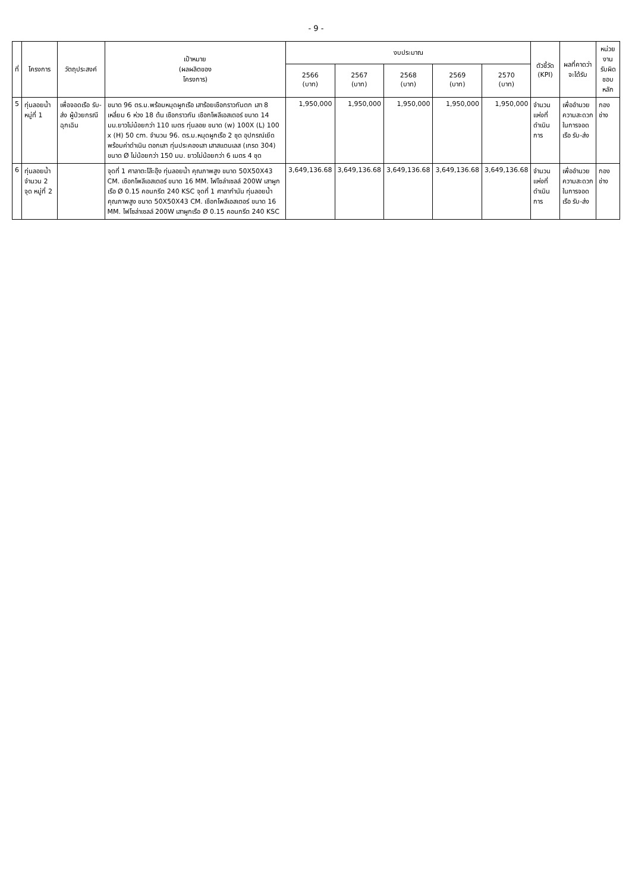- 9 -
| ที่ | โครงการ | วัตถุประสงค์ | เป้าหมาย (ผลผลิตของ โครงการ) | งบประมาณ | | | | | ตัวชี้วัด (KPI) | ผลที่คาดว่า จะได้รับ | หน่วยงาน รับผิดชอบหลัก |
| --- | --- | --- | --- | --- | --- | --- | --- | --- | --- | --- | --- |
| | | | | 2566 (บาท) | 2567 (บาท) | 2568 (บาท) | 2569 (บาท) | 2570 (บาท) | | | |
| 5 | ทุ่นลอยน้ำ หมู่ที่ 1 | เพื่อจอดเรือ รับ-ส่ง ผู้ป่วยกรณีฉุกเฉิน | ขนาด 96 ตร.ม.พร้อมหมุดผูกเรือ เสาร้อยเชือกราวกันตก เสา 8 เหลี่ยม 6 ห่วง 18 ต้น เชือกราวกัน เชือกโพลีเอสเตอร์ ขนาด 14 มม.ยาวไม่น้อยกว่า 110 เมตร ทุ่นลอย ขนาด (w) 100X (L) 100 x (H) 50 cm. จำนวน 96. ตร.ม.หมุดผูกเรือ 2 ชุด อุปกรณ์เยึดพร้อมค่าดำเนิน ตอกเสา ทุ่นประคองเสา เสาสแตนเลส (เกรด 304) ขนาด Ø ไม่น้อยกว่า 150 มม. ยาวไม่น้อยกว่า 6 เมตร 4 ชุด | 1,950,000 | 1,950,000 | 1,950,000 | 1,950,000 | 1,950,000 | จำนวนแห่งที่ดำเนินการ | เพื่ออำนวยความสะดวกในการจอดเรือ รับ-ส่ง | กองช่าง |
| 6 | ทุ่นลอยน้ำจำนวน 2 จุด หมู่ที่ 2 | | จุดที่ 1 ศาลาตะโล๊ะอุ๊ง ทุ่นลอยน้ำ คุณภาพสูง ขนาด 50X50X43 CM. เชือกโพลีเอสเตอร์ ขนาด 16 MM. ไฟโซล่าเซลล์ 200W เสาผูกเรือ Ø 0.15 คอนกรีต 240 KSC จุดที่ 1 ศาลากำนัน ทุ่นลอยน้ำ คุณภาพสูง ขนาด 50X50X43 CM. เชือกโพลีเอสเตอร์ ขนาด 16 MM. ไฟโซล่าเซลล์ 200W เสาผูกเรือ Ø 0.15 คอนกรีต 240 KSC | 3,649,136.68 | 3,649,136.68 | 3,649,136.68 | 3,649,136.68 | 3,649,136.68 | จำนวนแห่งที่ดำเนินการ | เพื่ออำนวยความสะดวกในการจอดเรือ รับ-ส่ง | กองช่าง |